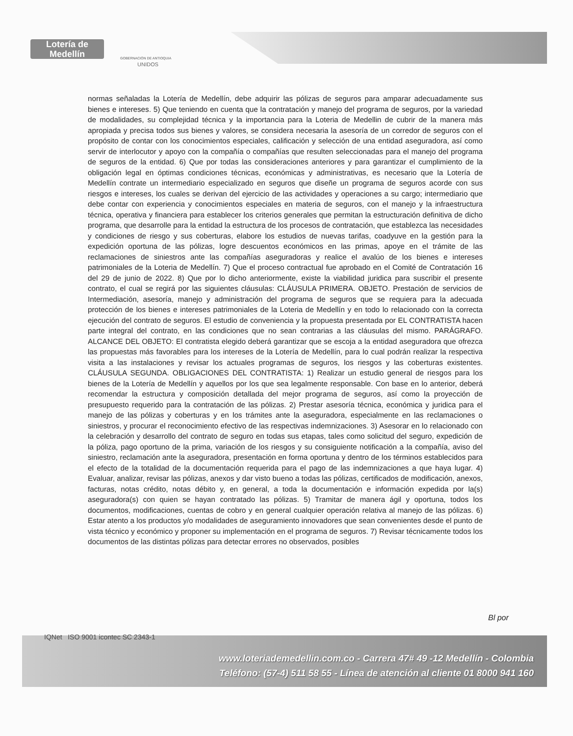Lotería de Medellín
GOBERNACIÓN DE ANTIOQUIA
UNIDOS
normas señaladas la Lotería de Medellín, debe adquirir las pólizas de seguros para amparar adecuadamente sus bienes e intereses. 5) Que teniendo en cuenta que la contratación y manejo del programa de seguros, por la variedad de modalidades, su complejidad técnica y la importancia para la Loteria de Medellin de cubrir de la manera más apropiada y precisa todos sus bienes y valores, se considera necesaria la asesoría de un corredor de seguros con el propósito de contar con los conocimientos especiales, calificación y selección de una entidad aseguradora, así como servir de interlocutor y apoyo con la compañía o compañías que resulten seleccionadas para el manejo del programa de seguros de la entidad. 6) Que por todas las consideraciones anteriores y para garantizar el cumplimiento de la obligación legal en óptimas condiciones técnicas, económicas y administrativas, es necesario que la Lotería de Medellín contrate un intermediario especializado en seguros que diseñe un programa de seguros acorde con sus riesgos e intereses, los cuales se derivan del ejercicio de las actividades y operaciones a su cargo; intermediario que debe contar con experiencia y conocimientos especiales en materia de seguros, con el manejo y la infraestructura técnica, operativa y financiera para establecer los criterios generales que permitan la estructuración definitiva de dicho programa, que desarrolle para la entidad la estructura de los procesos de contratación, que establezca las necesidades y condiciones de riesgo y sus coberturas, elabore los estudios de nuevas tarifas, coadyuve en la gestión para la expedición oportuna de las pólizas, logre descuentos económicos en las primas, apoye en el trámite de las reclamaciones de siniestros ante las compañías aseguradoras y realice el avalúo de los bienes e intereses patrimoniales de la Loteria de Medellín. 7) Que el proceso contractual fue aprobado en el Comité de Contratación 16 del 29 de junio de 2022. 8) Que por lo dicho anteriormente, existe la viabilidad juridica para suscribir el presente contrato, el cual se regirá por las siguientes cláusulas: CLÁUSULA PRIMERA. OBJETO. Prestación de servicios de Intermediación, asesoría, manejo y administración del programa de seguros que se requiera para la adecuada protección de los bienes e intereses patrimoniales de la Loteria de Medellín y en todo lo relacionado con la correcta ejecución del contrato de seguros. El estudio de conveniencia y la propuesta presentada por EL CONTRATISTA hacen parte integral del contrato, en las condiciones que no sean contrarias a las cláusulas del mismo. PARÁGRAFO. ALCANCE DEL OBJETO: El contratista elegido deberá garantizar que se escoja a la entidad aseguradora que ofrezca las propuestas más favorables para los intereses de la Lotería de Medellín, para lo cual podrán realizar la respectiva visita a las instalaciones y revisar los actuales programas de seguros, los riesgos y las coberturas existentes. CLÁUSULA SEGUNDA. OBLIGACIONES DEL CONTRATISTA: 1) Realizar un estudio general de riesgos para los bienes de la Lotería de Medellín y aquellos por los que sea legalmente responsable. Con base en lo anterior, deberá recomendar la estructura y composición detallada del mejor programa de seguros, así como la proyección de presupuesto requerido para la contratación de las pólizas. 2) Prestar asesoría técnica, económica y juridica para el manejo de las pólizas y coberturas y en los trámites ante la aseguradora, especialmente en las reclamaciones o siniestros, y procurar el reconocimiento efectivo de las respectivas indemnizaciones. 3) Asesorar en lo relacionado con la celebración y desarrollo del contrato de seguro en todas sus etapas, tales como solicitud del seguro, expedición de la póliza, pago oportuno de la prima, variación de los riesgos y su consiguiente notificación a la compañía, aviso del siniestro, reclamación ante la aseguradora, presentación en forma oportuna y dentro de los términos establecidos para el efecto de la totalidad de la documentación requerida para el pago de las indemnizaciones a que haya lugar. 4) Evaluar, analizar, revisar las pólizas, anexos y dar visto bueno a todas las pólizas, certificados de modificación, anexos, facturas, notas crédito, notas débito y, en general, a toda la documentación e información expedida por la(s) aseguradora(s) con quien se hayan contratado las pólizas. 5) Tramitar de manera ágil y oportuna, todos los documentos, modificaciones, cuentas de cobro y en general cualquier operación relativa al manejo de las pólizas. 6) Estar atento a los productos y/o modalidades de aseguramiento innovadores que sean convenientes desde el punto de vista técnico y económico y proponer su implementación en el programa de seguros. 7) Revisar técnicamente todos los documentos de las distintas pólizas para detectar errores no observados, posibles
Bl por
IQNet ISO 9001 icontec SC 2343-1
www.loteriademedellin.com.co - Carrera 47# 49 -12 Medellín - Colombia
Teléfono: (57-4) 511 58 55 - Línea de atención al cliente 01 8000 941 160